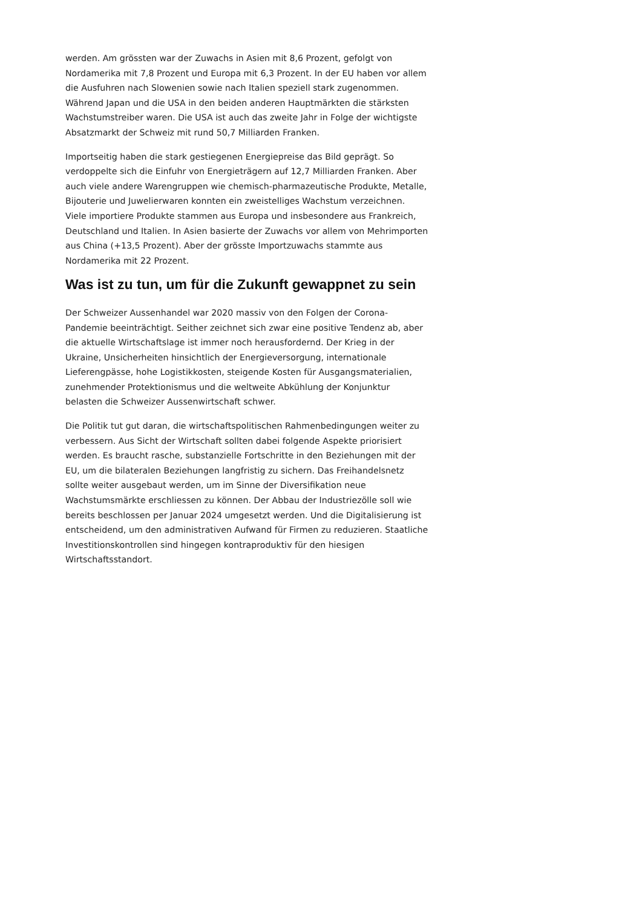werden. Am grössten war der Zuwachs in Asien mit 8,6 Prozent, gefolgt von Nordamerika mit 7,8 Prozent und Europa mit 6,3 Prozent. In der EU haben vor allem die Ausfuhren nach Slowenien sowie nach Italien speziell stark zugenommen. Während Japan und die USA in den beiden anderen Hauptmärkten die stärksten Wachstumstreiber waren. Die USA ist auch das zweite Jahr in Folge der wichtigste Absatzmarkt der Schweiz mit rund 50,7 Milliarden Franken.
Importseitig haben die stark gestiegenen Energiepreise das Bild geprägt. So verdoppelte sich die Einfuhr von Energieträgern auf 12,7 Milliarden Franken. Aber auch viele andere Warengruppen wie chemisch-pharmazeutische Produkte, Metalle, Bijouterie und Juwelierwaren konnten ein zweistelliges Wachstum verzeichnen. Viele importiere Produkte stammen aus Europa und insbesondere aus Frankreich, Deutschland und Italien. In Asien basierte der Zuwachs vor allem von Mehrimporten aus China (+13,5 Prozent). Aber der grösste Importzuwachs stammte aus Nordamerika mit 22 Prozent.
Was ist zu tun, um für die Zukunft gewappnet zu sein
Der Schweizer Aussenhandel war 2020 massiv von den Folgen der Corona-Pandemie beeinträchtigt. Seither zeichnet sich zwar eine positive Tendenz ab, aber die aktuelle Wirtschaftslage ist immer noch herausfordernd. Der Krieg in der Ukraine, Unsicherheiten hinsichtlich der Energieversorgung, internationale Lieferengpässe, hohe Logistikkosten, steigende Kosten für Ausgangsmaterialien, zunehmender Protektionismus und die weltweite Abkühlung der Konjunktur belasten die Schweizer Aussenwirtschaft schwer.
Die Politik tut gut daran, die wirtschaftspolitischen Rahmenbedingungen weiter zu verbessern. Aus Sicht der Wirtschaft sollten dabei folgende Aspekte priorisiert werden. Es braucht rasche, substanzielle Fortschritte in den Beziehungen mit der EU, um die bilateralen Beziehungen langfristig zu sichern. Das Freihandelsnetz sollte weiter ausgebaut werden, um im Sinne der Diversifikation neue Wachstumsmärkte erschliessen zu können. Der Abbau der Industriezölle soll wie bereits beschlossen per Januar 2024 umgesetzt werden. Und die Digitalisierung ist entscheidend, um den administrativen Aufwand für Firmen zu reduzieren. Staatliche Investitionskontrollen sind hingegen kontraproduktiv für den hiesigen Wirtschaftsstandort.